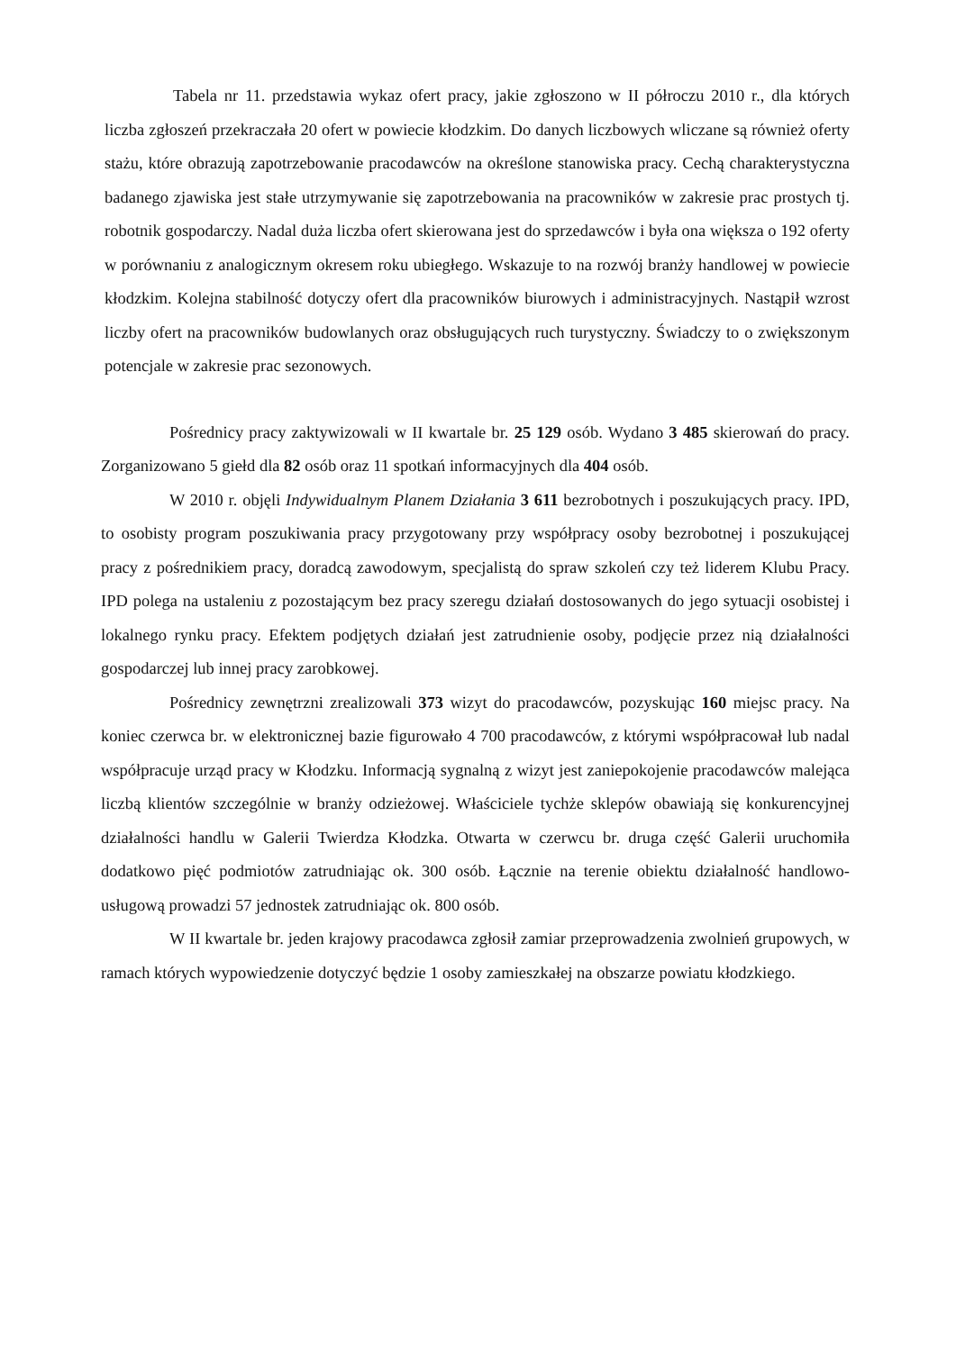Tabela nr 11. przedstawia wykaz ofert pracy, jakie zgłoszono w II półroczu 2010 r., dla których liczba zgłoszeń przekraczała 20 ofert w powiecie kłodzkim. Do danych liczbowych wliczane są również oferty stażu, które obrazują zapotrzebowanie pracodawców na określone stanowiska pracy. Cechą charakterystyczna badanego zjawiska jest stałe utrzymywanie się zapotrzebowania na pracowników w zakresie prac prostych tj. robotnik gospodarczy. Nadal duża liczba ofert skierowana jest do sprzedawców i była ona większa o 192 oferty w porównaniu z analogicznym okresem roku ubiegłego. Wskazuje to na rozwój branży handlowej w powiecie kłodzkim. Kolejna stabilność dotyczy ofert dla pracowników biurowych i administracyjnych. Nastąpił wzrost liczby ofert na pracowników budowlanych oraz obsługujących ruch turystyczny. Świadczy to o zwiększonym potencjale w zakresie prac sezonowych.
Pośrednicy pracy zaktywizowali w II kwartale br. 25 129 osób. Wydano 3 485 skierowań do pracy. Zorganizowano 5 giełd dla 82 osób oraz 11 spotkań informacyjnych dla 404 osób.
W 2010 r. objęli Indywidualnym Planem Działania 3 611 bezrobotnych i poszukujących pracy. IPD, to osobisty program poszukiwania pracy przygotowany przy współpracy osoby bezrobotnej i poszukującej pracy z pośrednikiem pracy, doradcą zawodowym, specjalistą do spraw szkoleń czy też liderem Klubu Pracy. IPD polega na ustaleniu z pozostającym bez pracy szeregu działań dostosowanych do jego sytuacji osobistej i lokalnego rynku pracy. Efektem podjętych działań jest zatrudnienie osoby, podjęcie przez nią działalności gospodarczej lub innej pracy zarobkowej.
Pośrednicy zewnętrzni zrealizowali 373 wizyt do pracodawców, pozyskując 160 miejsc pracy. Na koniec czerwca br. w elektronicznej bazie figurowało 4 700 pracodawców, z którymi współpracował lub nadal współpracuje urząd pracy w Kłodzku. Informacją sygnalną z wizyt jest zaniepokojenie pracodawców malejąca liczbą klientów szczególnie w branży odzieżowej. Właściciele tychże sklepów obawiają się konkurencyjnej działalności handlu w Galerii Twierdza Kłodzka. Otwarta w czerwcu br. druga część Galerii uruchomiła dodatkowo pięć podmiotów zatrudniając ok. 300 osób. Łącznie na terenie obiektu działalność handlowo-usługową prowadzi 57 jednostek zatrudniając ok. 800 osób.
W II kwartale br. jeden krajowy pracodawca zgłosił zamiar przeprowadzenia zwolnień grupowych, w ramach których wypowiedzenie dotyczyć będzie 1 osoby zamieszkałej na obszarze powiatu kłodzkiego.